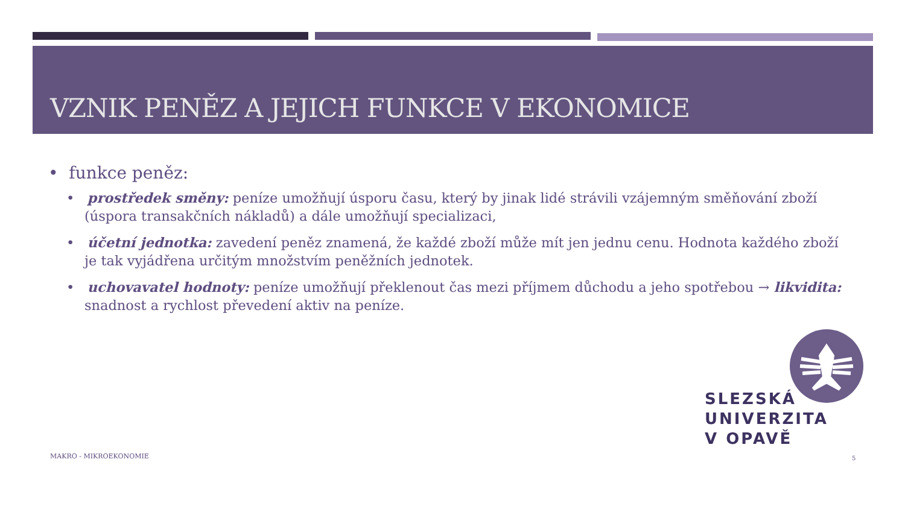VZNIK PENĚZ A JEJICH FUNKCE V EKONOMICE
• funkce peněz:
• prostředek směny: peníze umožňují úsporu času, který by jinak lidé strávili vzájemným směňování zboží (úspora transakčních nákladů) a dále umožňují specializaci,
• účetní jednotka: zavedení peněz znamená, že každé zboží může mít jen jednu cenu. Hodnota každého zboží je tak vyjádřena určitým množstvím peněžních jednotek.
• uchovavatel hodnoty: peníze umožňují překlenout čas mezi příjmem důchodu a jeho spotřebou → likvidita: snadnost a rychlost převedení aktiv na peníze.
SLEZSKÁ
UNIVERZITA
V OPAVĚ
MAKRO - MIKROEKONOMIE 5